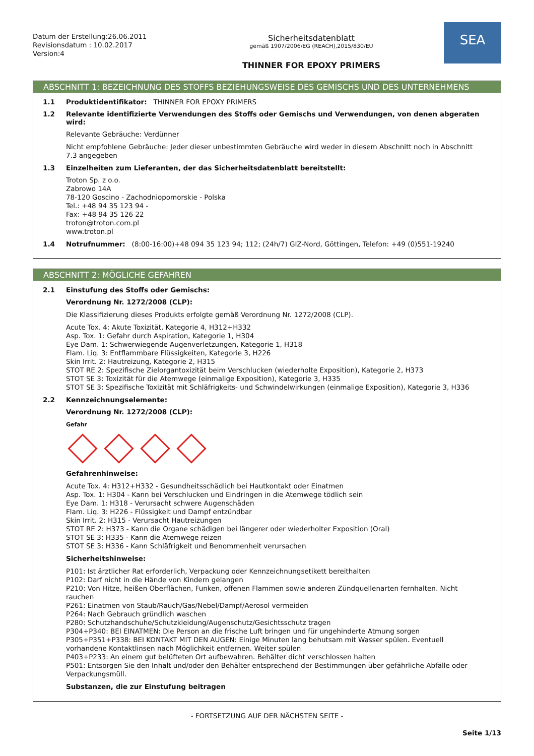Datum der Erstellung:26.06.2011
Revisionsdatum : 10.02.2017
Version:4
Sicherheitsdatenblatt
gemäß 1907/2006/EG (REACH),2015/830/EU
THINNER FOR EPOXY PRIMERS
SEA
ABSCHNITT 1: BEZEICHNUNG DES STOFFS BEZIEHUNGSWEISE DES GEMISCHS UND DES UNTERNEHMENS
1.1 Produktidentifikator: THINNER FOR EPOXY PRIMERS
1.2 Relevante identifizierte Verwendungen des Stoffs oder Gemischs und Verwendungen, von denen abgeraten wird:
Relevante Gebräuche: Verdünner
Nicht empfohlene Gebräuche: Jeder dieser unbestimmten Gebräuche wird weder in diesem Abschnitt noch in Abschnitt 7.3 angegeben
1.3 Einzelheiten zum Lieferanten, der das Sicherheitsdatenblatt bereitstellt:
Troton Sp. z o.o.
Zabrowo 14A
78-120 Goscino - Zachodniopomorskie - Polska
Tel.: +48 94 35 123 94 -
Fax: +48 94 35 126 22
troton@troton.com.pl
www.troton.pl
1.4 Notrufnummer: (8:00-16:00)+48 094 35 123 94; 112; (24h/7) GIZ-Nord, Göttingen, Telefon: +49 (0)551-19240
ABSCHNITT 2: MÖGLICHE GEFAHREN
2.1 Einstufung des Stoffs oder Gemischs:
Verordnung Nr. 1272/2008 (CLP):
Die Klassifizierung dieses Produkts erfolgte gemäß Verordnung Nr. 1272/2008 (CLP).
Acute Tox. 4: Akute Toxizität, Kategorie 4, H312+H332
Asp. Tox. 1: Gefahr durch Aspiration, Kategorie 1, H304
Eye Dam. 1: Schwerwiegende Augenverletzungen, Kategorie 1, H318
Flam. Liq. 3: Entflammbare Flüssigkeiten, Kategorie 3, H226
Skin Irrit. 2: Hautreizung, Kategorie 2, H315
STOT RE 2: Spezifische Zielorgantoxizität beim Verschlucken (wiederholte Exposition), Kategorie 2, H373
STOT SE 3: Toxizität für die Atemwege (einmalige Exposition), Kategorie 3, H335
STOT SE 3: Spezifische Toxizität mit Schläfrigkeits- und Schwindelwirkungen (einmalige Exposition), Kategorie 3, H336
2.2 Kennzeichnungselemente:
Verordnung Nr. 1272/2008 (CLP):
Gefahr
Gefahrenhinweise:
Acute Tox. 4: H312+H332 - Gesundheitsschädlich bei Hautkontakt oder Einatmen
Asp. Tox. 1: H304 - Kann bei Verschlucken und Eindringen in die Atemwege tödlich sein
Eye Dam. 1: H318 - Verursacht schwere Augenschäden
Flam. Liq. 3: H226 - Flüssigkeit und Dampf entzündbar
Skin Irrit. 2: H315 - Verursacht Hautreizungen
STOT RE 2: H373 - Kann die Organe schädigen bei längerer oder wiederholter Exposition (Oral)
STOT SE 3: H335 - Kann die Atemwege reizen
STOT SE 3: H336 - Kann Schläfrigkeit und Benommenheit verursachen
Sicherheitshinweise:
P101: Ist ärztlicher Rat erforderlich, Verpackung oder Kennzeichnungsetikett bereithalten
P102: Darf nicht in die Hände von Kindern gelangen
P210: Von Hitze, heißen Oberflächen, Funken, offenen Flammen sowie anderen Zündquellenarten fernhalten. Nicht rauchen
P261: Einatmen von Staub/Rauch/Gas/Nebel/Dampf/Aerosol vermeiden
P264: Nach Gebrauch gründlich waschen
P280: Schutzhandschuhe/Schutzkleidung/Augenschutz/Gesichtsschutz tragen
P304+P340: BEI EINATMEN: Die Person an die frische Luft bringen und für ungehinderte Atmung sorgen
P305+P351+P338: BEI KONTAKT MIT DEN AUGEN: Einige Minuten lang behutsam mit Wasser spülen. Eventuell vorhandene Kontaktlinsen nach Möglichkeit entfernen. Weiter spülen
P403+P233: An einem gut belüfteten Ort aufbewahren. Behälter dicht verschlossen halten
P501: Entsorgen Sie den Inhalt und/oder den Behälter entsprechend der Bestimmungen über gefährliche Abfälle oder Verpackungsmüll.
Substanzen, die zur Einstufung beitragen
- FORTSETZUNG AUF DER NÄCHSTEN SEITE -
Seite 1/13